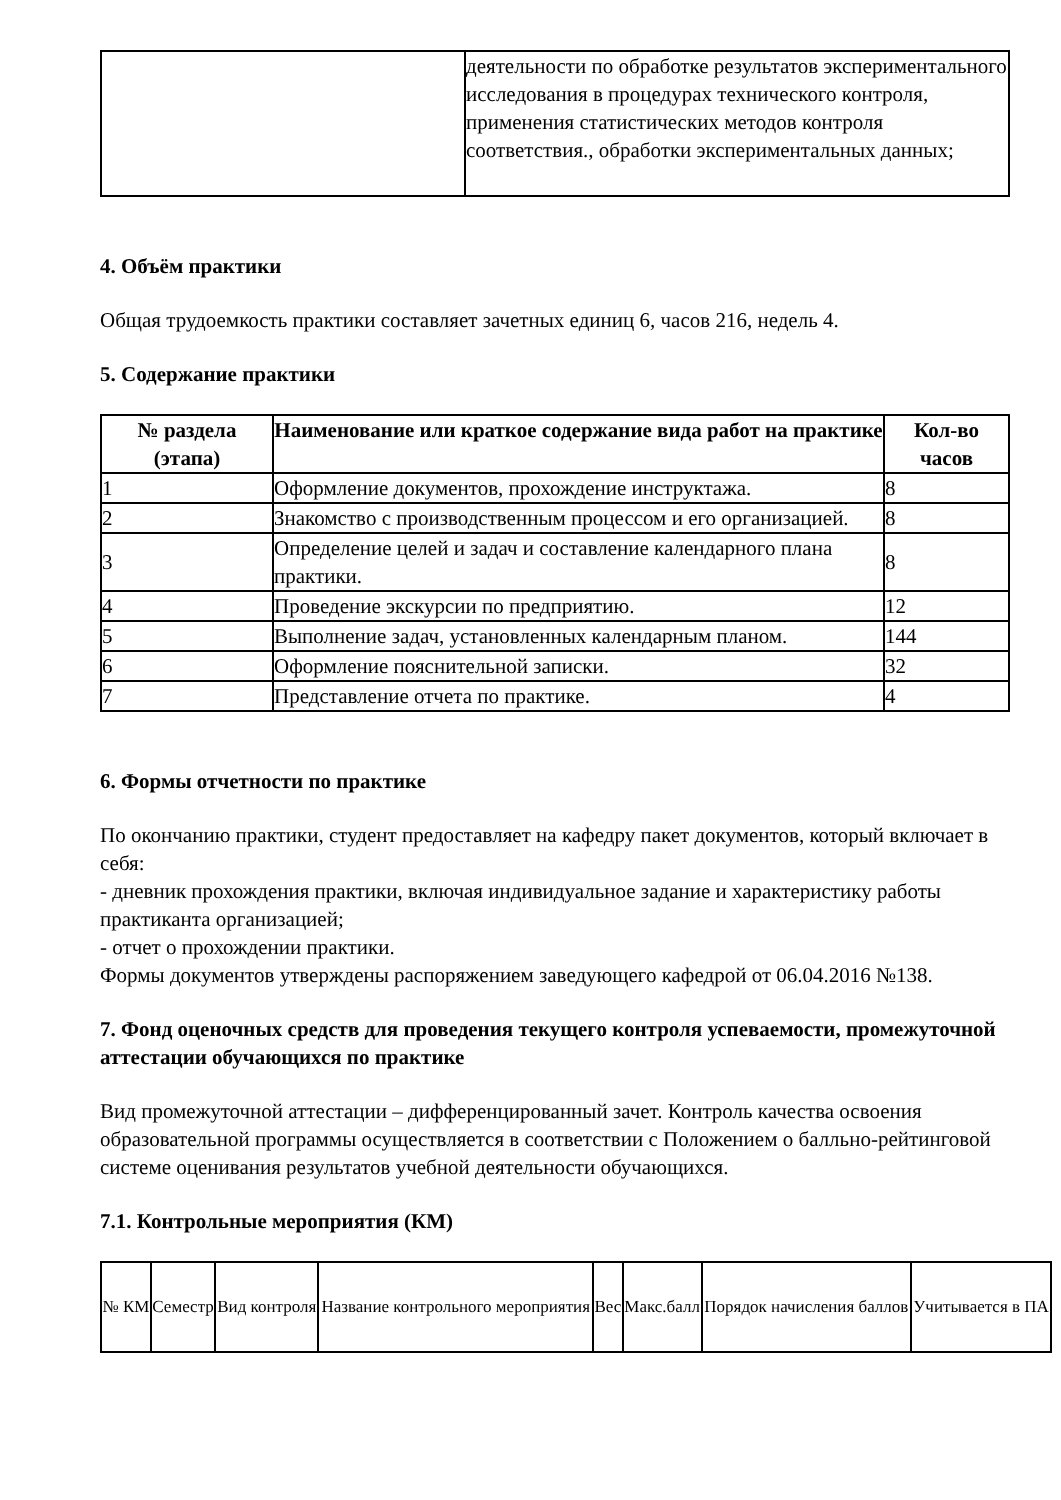| | деятельности по обработке результатов экспериментального исследования в процедурах технического контроля, применения статистических методов контроля соответствия., обработки экспериментальных данных; |
4. Объём практики
Общая трудоемкость практики составляет зачетных единиц 6, часов 216, недель 4.
5. Содержание практики
| № раздела (этапа) | Наименование или краткое содержание вида работ на практике | Кол-во часов |
| --- | --- | --- |
| 1 | Оформление документов, прохождение инструктажа. | 8 |
| 2 | Знакомство с производственным процессом и его организацией. | 8 |
| 3 | Определение целей и задач и составление календарного плана практики. | 8 |
| 4 | Проведение экскурсии по предприятию. | 12 |
| 5 | Выполнение задач, установленных календарным планом. | 144 |
| 6 | Оформление пояснительной записки. | 32 |
| 7 | Представление отчета по практике. | 4 |
6. Формы отчетности по практике
По окончанию практики, студент предоставляет на кафедру пакет документов, который включает в себя:
- дневник прохождения практики, включая индивидуальное задание и характеристику работы практиканта организацией;
- отчет о прохождении практики.
Формы документов утверждены распоряжением заведующего кафедрой от 06.04.2016 №138.
7. Фонд оценочных средств для проведения текущего контроля успеваемости, промежуточной аттестации обучающихся по практике
Вид промежуточной аттестации – дифференцированный зачет. Контроль качества освоения образовательной программы осуществляется в соответствии с Положением о балльно-рейтинговой системе оценивания результатов учебной деятельности обучающихся.
7.1. Контрольные мероприятия (КМ)
| № КМ | Семестр | Вид контроля | Название контрольного мероприятия | Вес | Макс.балл | Порядок начисления баллов | Учитывается в ПА |
| --- | --- | --- | --- | --- | --- | --- | --- |